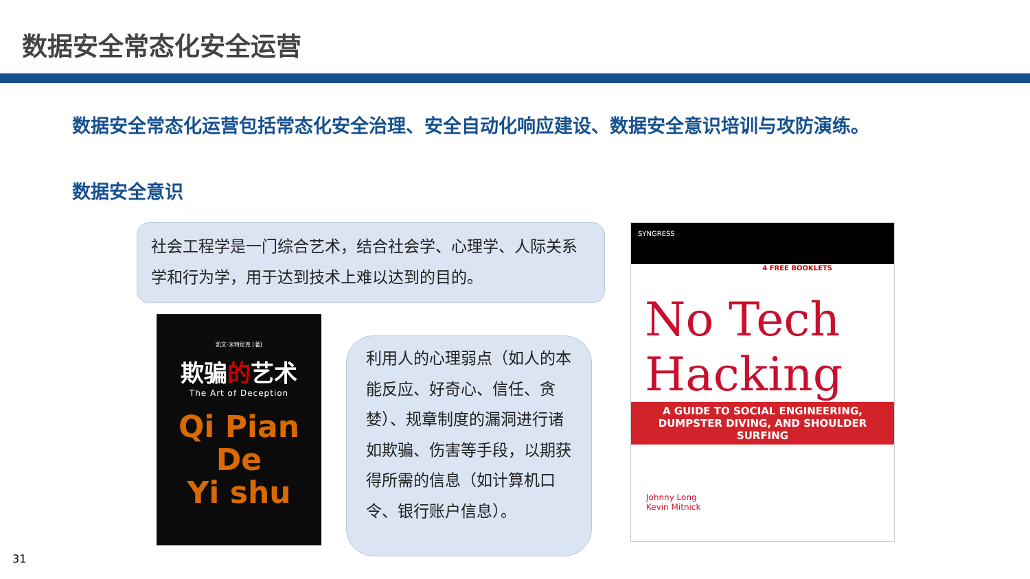数据安全常态化安全运营
数据安全常态化运营包括常态化安全治理、安全自动化响应建设、数据安全意识培训与攻防演练。
数据安全意识
社会工程学是一门综合艺术，结合社会学、心理学、人际关系学和行为学，用于达到技术上难以达到的目的。
凯文·米特尼克 [著]
欺骗的艺术
The Art of Deception
Qi Pian
De
Yi shu
利用人的心理弱点（如人的本能反应、好奇心、信任、贪婪）、规章制度的漏洞进行诸如欺骗、伤害等手段，以期获得所需的信息（如计算机口令、银行账户信息）。
SYNGRESS
4 FREE BOOKLETS
No Tech
Hacking
A GUIDE TO SOCIAL ENGINEERING, DUMPSTER DIVING, AND SHOULDER SURFING
Johnny Long
Kevin Mitnick
31